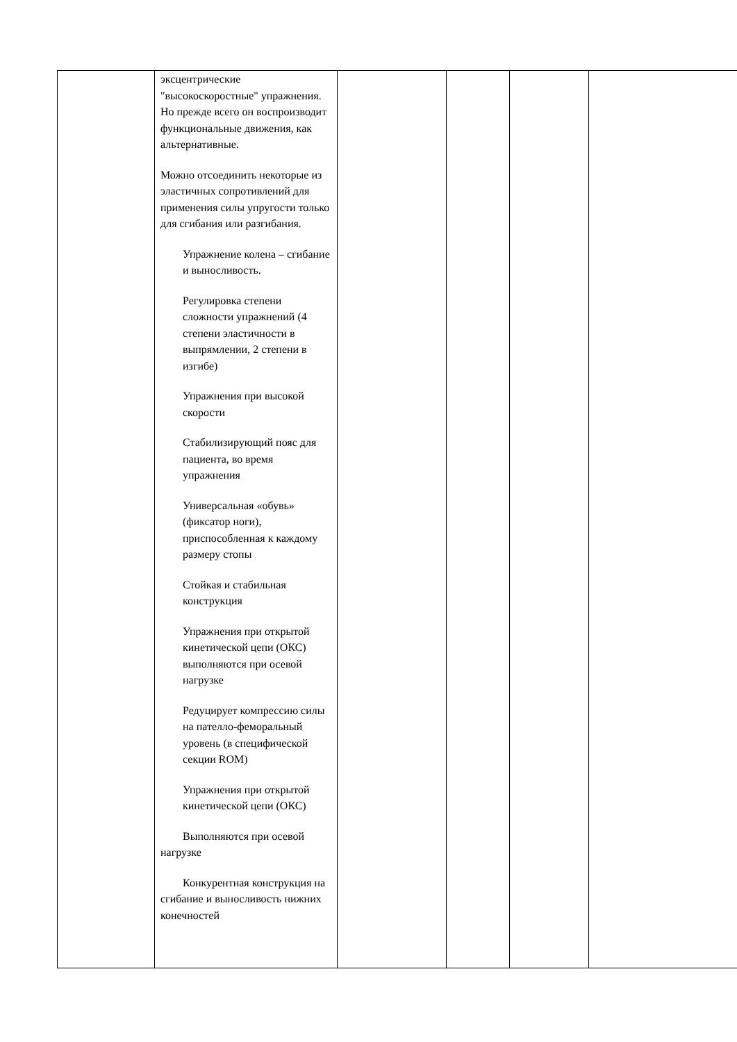| | эксцентрические "высокоскоростные" упражнения. Но прежде всего он воспроизводит функциональные движения, как альтернативные. Можно отсоединить некоторые из эластичных сопротивлений для применения силы упругости только для сгибания или разгибания. Упражнение колена – сгибание и выносливость. Регулировка степени сложности упражнений (4 степени эластичности в выпрямлении, 2 степени в изгибе) Упражнения при высокой скорости Стабилизирующий пояс для пациента, во время упражнения Универсальная «обувь» (фиксатор ноги), приспособленная к каждому размеру стопы Стойкая и стабильная конструкция Упражнения при открытой кинетической цепи (ОКС) выполняются при осевой нагрузке Редуцирует компрессию силы на пателло-феморальный уровень (в специфической секции ROM) Упражнения при открытой кинетической цепи (ОКС) Выполняются при осевой нагрузке Конкурентная конструкция на сгибание и выносливость нижних конечностей | | | | |